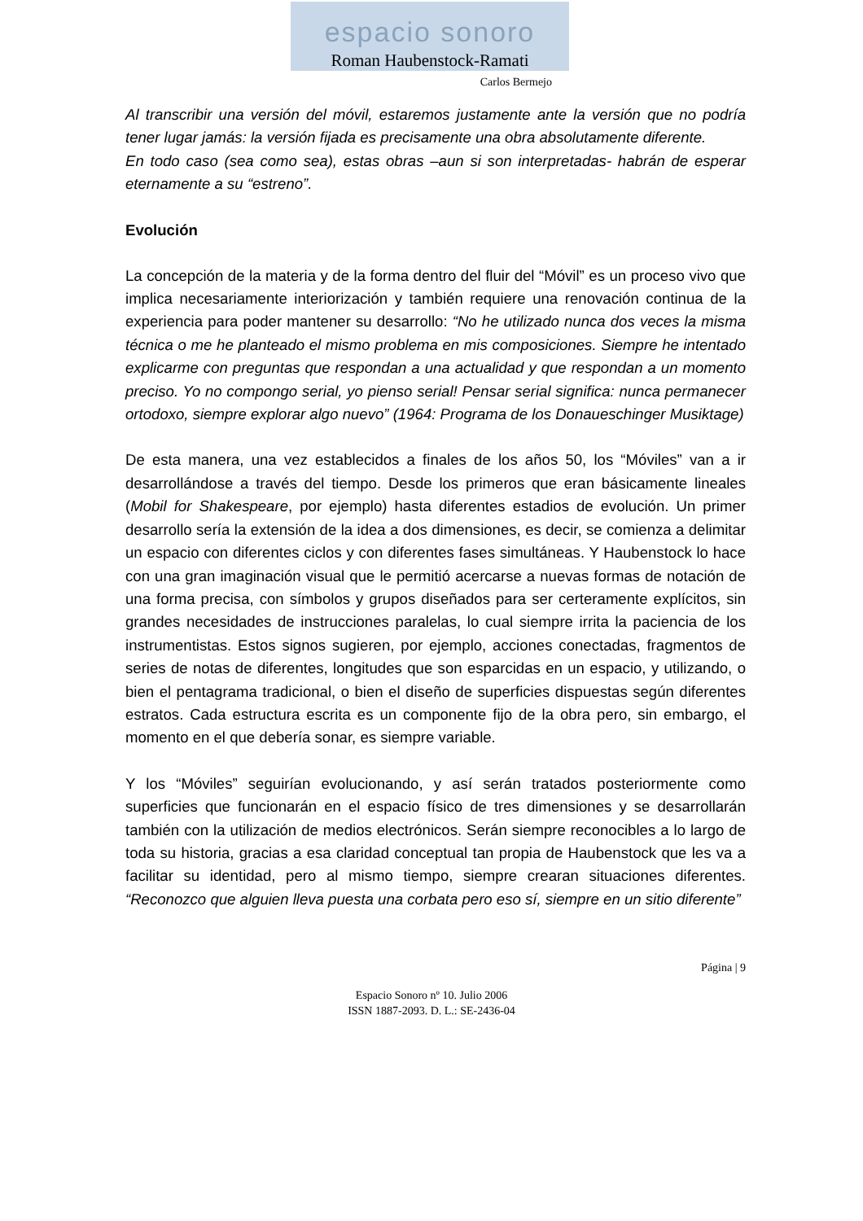espacio sonoro
Roman Haubenstock-Ramati
Carlos Bermejo
Al transcribir una versión del móvil, estaremos justamente ante la versión que no podría tener lugar jamás: la versión fijada es precisamente una obra absolutamente diferente.
En todo caso (sea como sea), estas obras –aun si son interpretadas- habrán de esperar eternamente a su “estreno”.
Evolución
La concepción de la materia y de la forma dentro del fluir del “Móvil” es un proceso vivo que implica necesariamente interiorización y también requiere una renovación continua de la experiencia para poder mantener su desarrollo: “No he utilizado nunca dos veces la misma técnica o me he planteado el mismo problema en mis composiciones. Siempre he intentado explicarme con preguntas que respondan a una actualidad y que respondan a un momento preciso. Yo no compongo serial, yo pienso serial! Pensar serial significa: nunca permanecer ortodoxo, siempre explorar algo nuevo” (1964: Programa de los Donaueschinger Musiktage)
De esta manera, una vez establecidos a finales de los años 50, los “Móviles” van a ir desarrollándose a través del tiempo. Desde los primeros que eran básicamente lineales (Mobil for Shakespeare, por ejemplo) hasta diferentes estadios de evolución. Un primer desarrollo sería la extensión de la idea a dos dimensiones, es decir, se comienza a delimitar un espacio con diferentes ciclos y con diferentes fases simultáneas. Y Haubenstock lo hace con una gran imaginación visual que le permitió acercarse a nuevas formas de notación de una forma precisa, con símbolos y grupos diseñados para ser certeramente explícitos, sin grandes necesidades de instrucciones paralelas, lo cual siempre irrita la paciencia de los instrumentistas. Estos signos sugieren, por ejemplo, acciones conectadas, fragmentos de series de notas de diferentes, longitudes que son esparcidas en un espacio, y utilizando, o bien el pentagrama tradicional, o bien el diseño de superficies dispuestas según diferentes estratos. Cada estructura escrita es un componente fijo de la obra pero, sin embargo, el momento en el que debería sonar, es siempre variable.
Y los “Móviles” seguirían evolucionando, y así serán tratados posteriormente como superficies que funcionarán en el espacio físico de tres dimensiones y se desarrollarán también con la utilización de medios electrónicos. Serán siempre reconocibles a lo largo de toda su historia, gracias a esa claridad conceptual tan propia de Haubenstock que les va a facilitar su identidad, pero al mismo tiempo, siempre crearan situaciones diferentes. “Reconozco que alguien lleva puesta una corbata pero eso sí, siempre en un sitio diferente”
Página | 9
Espacio Sonoro nº 10. Julio 2006
ISSN 1887-2093. D. L.: SE-2436-04